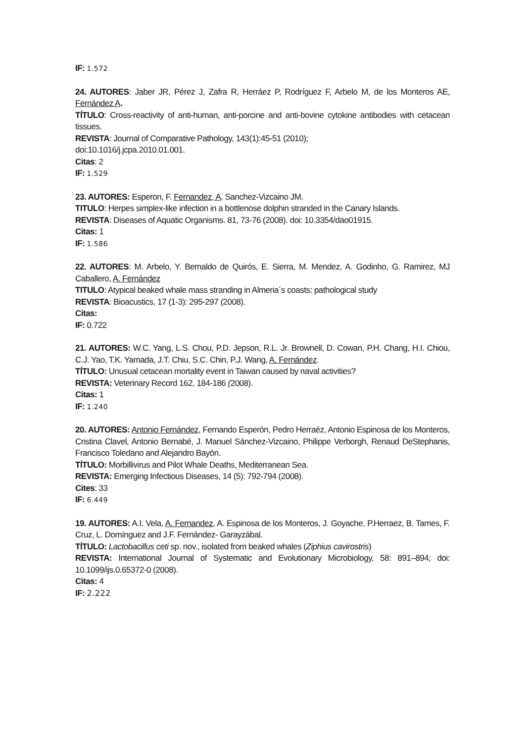IF: 1.572
24. AUTORES: Jaber JR, Pérez J, Zafra R, Herráez P, Rodríguez F, Arbelo M, de los Monteros AE, Fernández A.
TÍTULO: Cross-reactivity of anti-human, anti-porcine and anti-bovine cytokine antibodies with cetacean tissues.
REVISTA: Journal of Comparative Pathology, 143(1):45-51 (2010);
doi:10.1016/j.jcpa.2010.01.001.
Citas: 2
IF: 1.529
23. AUTORES: Esperon, F. Fernandez, A, Sanchez-Vizcaino JM.
TITULO: Herpes simplex-like infection in a bottlenose dolphin stranded in the Canary Islands.
REVISTA: Diseases of Aquatic Organisms. 81, 73-76 (2008). doi: 10.3354/dao01915.
Citas: 1
IF: 1.586
22. AUTORES: M. Arbelo, Y. Bernaldo de Quirós, E. Sierra, M. Mendez, A. Godinho, G. Ramirez, MJ Caballero, A. Fernández
TITULO: Atypical beaked whale mass stranding in Almeria´s coasts: pathological study
REVISTA: Bioacustics, 17 (1-3): 295-297 (2008).
Citas:
IF: 0.722
21. AUTORES: W.C. Yang, L.S. Chou, P.D. Jepson, R.L. Jr. Brownell, D. Cowan, P.H. Chang, H.I. Chiou, C.J. Yao, T.K. Yamada, J.T. Chiu, S.C. Chin, P.J. Wang, A. Fernández.
TÍTULO: Unusual cetacean mortality event in Taiwan caused by naval activities?
REVISTA: Veterinary Record 162, 184-186 (2008).
Citas: 1
IF: 1.240
20. AUTORES: Antonio Fernández, Fernando Esperón, Pedro Herraéz, Antonio Espinosa de los Monteros, Cristina Clavel, Antonio Bernabé, J. Manuel Sánchez-Vizcaino, Philippe Verborgh, Renaud DeStephanis, Francisco Toledano and Alejandro Bayón.
TÍTULO: Morbillivirus and Pilot Whale Deaths, Mediterranean Sea.
REVISTA: Emerging Infectious Diseases, 14 (5): 792-794 (2008).
Cites: 33
IF: 6.449
19. AUTORES: A.I. Vela, A. Fernandez, A. Espinosa de los Monteros, J. Goyache, P.Herraez, B. Tames, F. Cruz, L. Domínguez and J.F. Fernández- Garayzábal.
TÍTULO: Lactobacillus ceti sp. nov., isolated from beaked whales (Ziphius cavirostris)
REVISTA: International Journal of Systematic and Evolutionary Microbiology, 58: 891–894; doi: 10.1099/ijs.0.65372-0 (2008).
Citas: 4
IF: 2.222